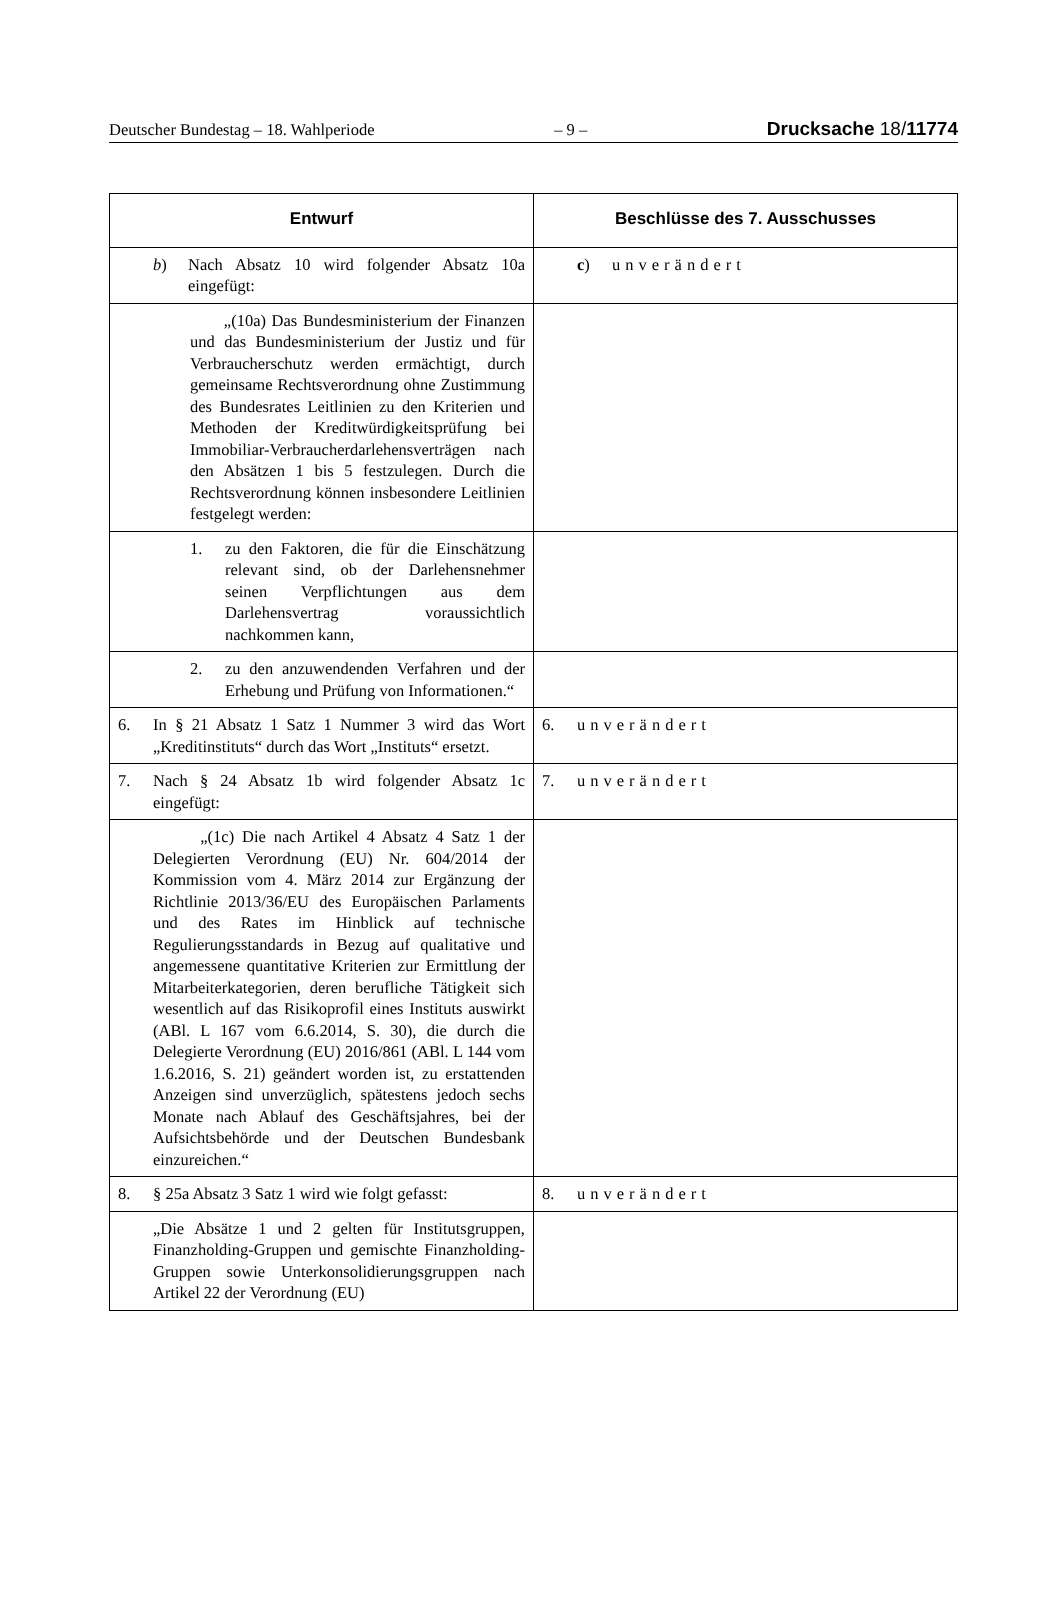Deutscher Bundestag – 18. Wahlperiode – 9 – Drucksache 18/11774
| Entwurf | Beschlüsse des 7. Ausschusses |
| --- | --- |
| b ) Nach Absatz 10 wird folgender Absatz 10a eingefügt: | c ) unverändert |
| „(10a) Das Bundesministerium der Finanzen und das Bundesministerium der Justiz und für Verbraucherschutz werden ermächtigt, durch gemeinsame Rechtsverordnung ohne Zustimmung des Bundesrates Leitlinien zu den Kriterien und Methoden der Kreditwürdigkeitsprüfung bei Immobiliar-Verbraucherdarlehensverträgen nach den Absätzen 1 bis 5 festzulegen. Durch die Rechtsverordnung können insbesondere Leitlinien festgelegt werden: | |
| 1. zu den Faktoren, die für die Einschätzung relevant sind, ob der Darlehensnehmer seinen Verpflichtungen aus dem Darlehensvertrag voraussichtlich nachkommen kann, | |
| 2. zu den anzuwendenden Verfahren und der Erhebung und Prüfung von Informationen.“ | |
| 6. In § 21 Absatz 1 Satz 1 Nummer 3 wird das Wort „Kreditinstituts“ durch das Wort „Instituts“ ersetzt. | 6. unverändert |
| 7. Nach § 24 Absatz 1b wird folgender Absatz 1c eingefügt: | 7. unverändert |
| „(1c) Die nach Artikel 4 Absatz 4 Satz 1 der Delegierten Verordnung (EU) Nr. 604/2014 der Kommission vom 4. März 2014 zur Ergänzung der Richtlinie 2013/36/EU des Europäischen Parlaments und des Rates im Hinblick auf technische Regulierungsstandards in Bezug auf qualitative und angemessene quantitative Kriterien zur Ermittlung der Mitarbeiterkategorien, deren berufliche Tätigkeit sich wesentlich auf das Risikoprofil eines Instituts auswirkt (ABl. L 167 vom 6.6.2014, S. 30), die durch die Delegierte Verordnung (EU) 2016/861 (ABl. L 144 vom 1.6.2016, S. 21) geändert worden ist, zu erstattenden Anzeigen sind unverzüglich, spätestens jedoch sechs Monate nach Ablauf des Geschäftsjahres, bei der Aufsichtsbehörde und der Deutschen Bundesbank einzureichen.“ | |
| 8. § 25a Absatz 3 Satz 1 wird wie folgt gefasst: | 8. unverändert |
| „Die Absätze 1 und 2 gelten für Institutsgruppen, Finanzholding-Gruppen und gemischte Finanzholding-Gruppen sowie Unterkonsolidierungsgruppen nach Artikel 22 der Verordnung (EU) | |